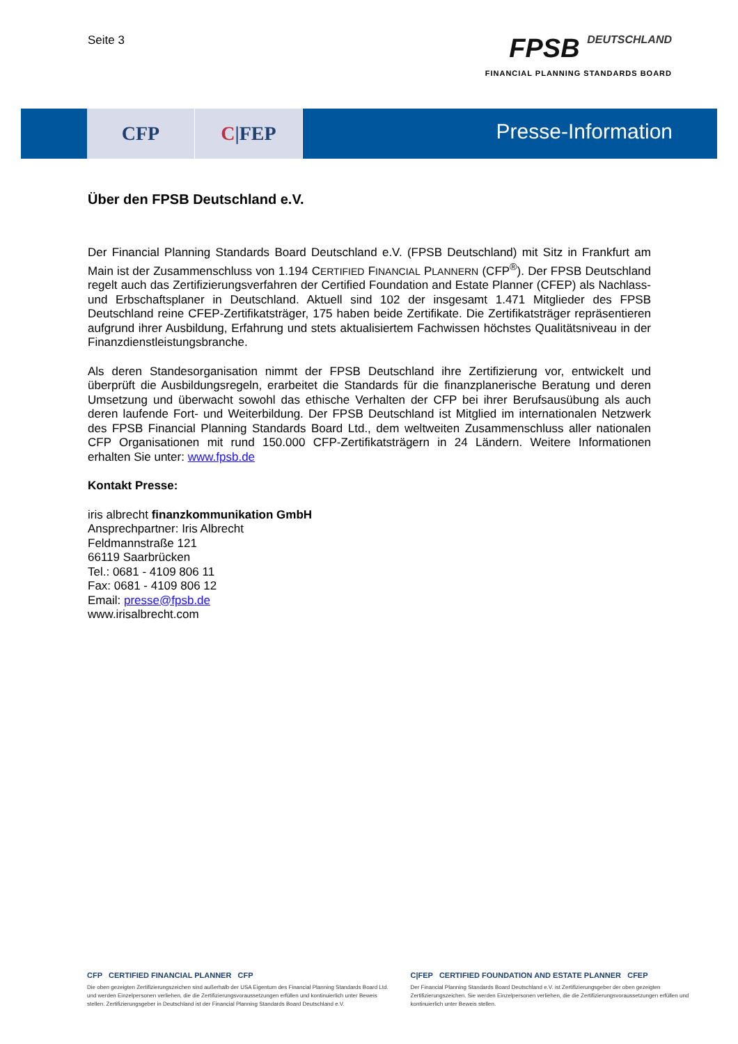Seite 3
FPSB DEUTSCHLAND
FINANCIAL PLANNING STANDARDS BOARD
CFP C |FEP
Presse-Information
Über den FPSB Deutschland e.V.
Der Financial Planning Standards Board Deutschland e.V. (FPSB Deutschland) mit Sitz in Frankfurt am Main ist der Zusammenschluss von 1.194 CERTIFIED FINANCIAL PLANNERN (CFP<sup>®</sup>). Der FPSB Deutschland regelt auch das Zertifizierungsverfahren der Certified Foundation and Estate Planner (CFEP) als Nachlass- und Erbschaftsplaner in Deutschland. Aktuell sind 102 der insgesamt 1.471 Mitglieder des FPSB Deutschland reine CFEP-Zertifikatsträger, 175 haben beide Zertifikate. Die Zertifikatsträger repräsentieren aufgrund ihrer Ausbildung, Erfahrung und stets aktualisiertem Fachwissen höchstes Qualitätsniveau in der Finanzdienstleistungsbranche.
Als deren Standesorganisation nimmt der FPSB Deutschland ihre Zertifizierung vor, entwickelt und überprüft die Ausbildungsregeln, erarbeitet die Standards für die finanzplanerische Beratung und deren Umsetzung und überwacht sowohl das ethische Verhalten der CFP bei ihrer Berufsausübung als auch deren laufende Fort- und Weiterbildung. Der FPSB Deutschland ist Mitglied im internationalen Netzwerk des FPSB Financial Planning Standards Board Ltd., dem weltweiten Zusammenschluss aller nationalen CFP Organisationen mit rund 150.000 CFP-Zertifikatsträgern in 24 Ländern. Weitere Informationen erhalten Sie unter: www.fpsb.de
Kontakt Presse:
iris albrecht finanzkommunikation GmbH
Ansprechpartner: Iris Albrecht
Feldmannstraße 121
66119 Saarbrücken
Tel.: 0681 - 4109 806 11
Fax: 0681 - 4109 806 12
Email: presse@fpsb.de
www.irisalbrecht.com
CFP CERTIFIED FINANCIAL PLANNER CFP
Die oben gezeigten Zertifizierungszeichen sind außerhalb der USA Eigentum des Financial Planning Standards Board Ltd. und werden Einzelpersonen verliehen, die die Zertifizierungsvoraussetzungen erfüllen und kontinuierlich unter Beweis stellen. Zertifizierungsgeber in Deutschland ist der Financial Planning Standards Board Deutschland e.V.
C|FEP CERTIFIED FOUNDATION AND ESTATE PLANNER CFEP
Der Financial Planning Standards Board Deutschland e.V. ist Zertifizierungsgeber der oben gezeigten Zertifizierungszeichen. Sie werden Einzelpersonen verliehen, die die Zertifizierungsvoraussetzungen erfüllen und kontinuierlich unter Beweis stellen.